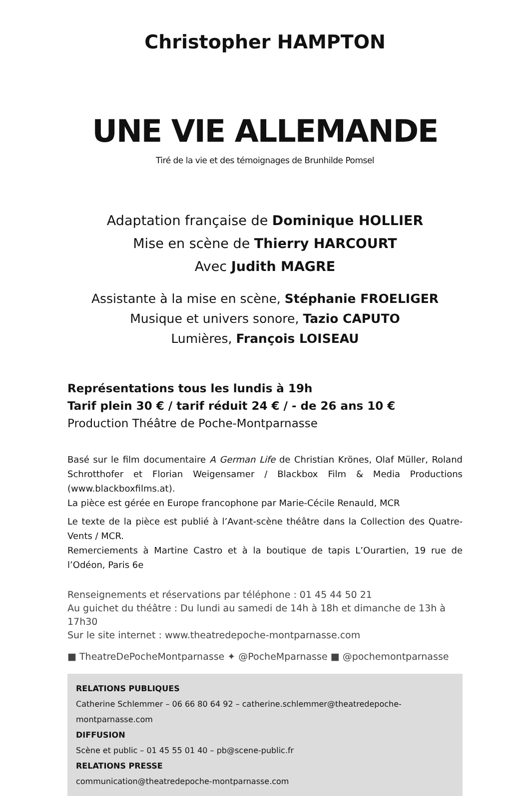Christopher HAMPTON
UNE VIE ALLEMANDE
Tiré de la vie et des témoignages de Brunhilde Pomsel
Adaptation française de Dominique HOLLIER
Mise en scène de Thierry HARCOURT
Avec Judith MAGRE
Assistante à la mise en scène, Stéphanie FROELIGER
Musique et univers sonore, Tazio CAPUTO
Lumières, François LOISEAU
Représentations tous les lundis à 19h
Tarif plein 30 € / tarif réduit 24 € / - de 26 ans 10 €
Production Théâtre de Poche-Montparnasse
Basé sur le film documentaire A German Life de Christian Krönes, Olaf Müller, Roland Schrotthofer et Florian Weigensamer / Blackbox Film & Media Productions (www.blackboxfilms.at).
La pièce est gérée en Europe francophone par Marie-Cécile Renauld, MCR
Le texte de la pièce est publié à l’Avant-scène théâtre dans la Collection des Quatre-Vents / MCR.
Remerciements à Martine Castro et à la boutique de tapis L’Ourartien, 19 rue de l’Odéon, Paris 6e
Renseignements et réservations par téléphone : 01 45 44 50 21
Au guichet du théâtre : Du lundi au samedi de 14h à 18h et dimanche de 13h à 17h30
Sur le site internet : www.theatredepoche-montparnasse.com
■ TheatreDePocheMontparnasse ✦ @PocheMparnasse ■ @pochemontparnasse
RELATIONS PUBLIQUES
Catherine Schlemmer – 06 66 80 64 92 – catherine.schlemmer@theatredepoche-montparnasse.com
DIFFUSION
Scène et public – 01 45 55 01 40 – pb@scene-public.fr
RELATIONS PRESSE
communication@theatredepoche-montparnasse.com